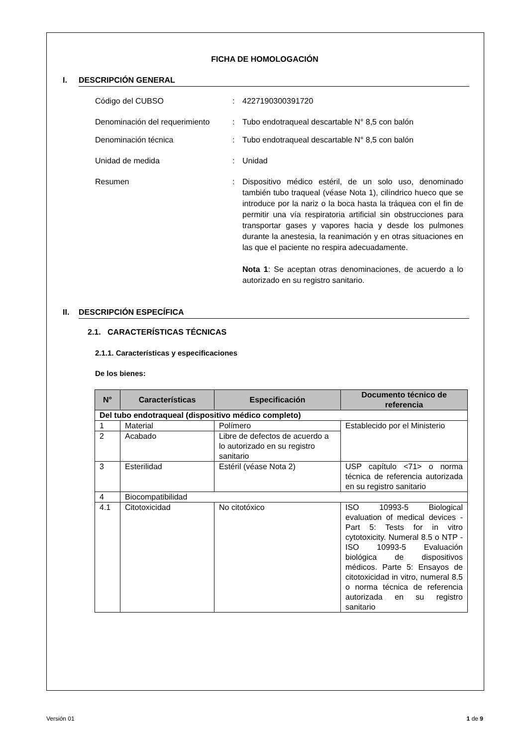FICHA DE HOMOLOGACIÓN
I. DESCRIPCIÓN GENERAL
Código del CUBSO: 4227190300391720
Denominación del requerimiento: Tubo endotraqueal descartable N° 8,5 con balón
Denominación técnica: Tubo endotraqueal descartable N° 8,5 con balón
Unidad de medida: Unidad
Resumen: Dispositivo médico estéril, de un solo uso, denominado también tubo traqueal (véase Nota 1), cilíndrico hueco que se introduce por la nariz o la boca hasta la tráquea con el fin de permitir una vía respiratoria artificial sin obstrucciones para transportar gases y vapores hacia y desde los pulmones durante la anestesia, la reanimación y en otras situaciones en las que el paciente no respira adecuadamente.
Nota 1: Se aceptan otras denominaciones, de acuerdo a lo autorizado en su registro sanitario.
II. DESCRIPCIÓN ESPECÍFICA
2.1. CARACTERÍSTICAS TÉCNICAS
2.1.1. Características y especificaciones
De los bienes:
| N° | Características | Especificación | Documento técnico de referencia |
| --- | --- | --- | --- |
| Del tubo endotraqueal (dispositivo médico completo) | | | |
| 1 | Material | Polímero | Establecido por el Ministerio |
| 2 | Acabado | Libre de defectos de acuerdo a lo autorizado en su registro sanitario | |
| 3 | Esterilidad | Estéril (véase Nota 2) | USP capítulo <71> o norma técnica de referencia autorizada en su registro sanitario |
| 4 | Biocompatibilidad | | |
| 4.1 | Citotoxicidad | No citotóxico | ISO 10993-5 Biological evaluation of medical devices - Part 5: Tests for in vitro cytotoxicity. Numeral 8.5 o NTP -ISO 10993-5 Evaluación biológica de dispositivos médicos. Parte 5: Ensayos de citotoxicidad in vitro, numeral 8.5 o norma técnica de referencia autorizada en su registro sanitario |
Versión 01 1 de 9